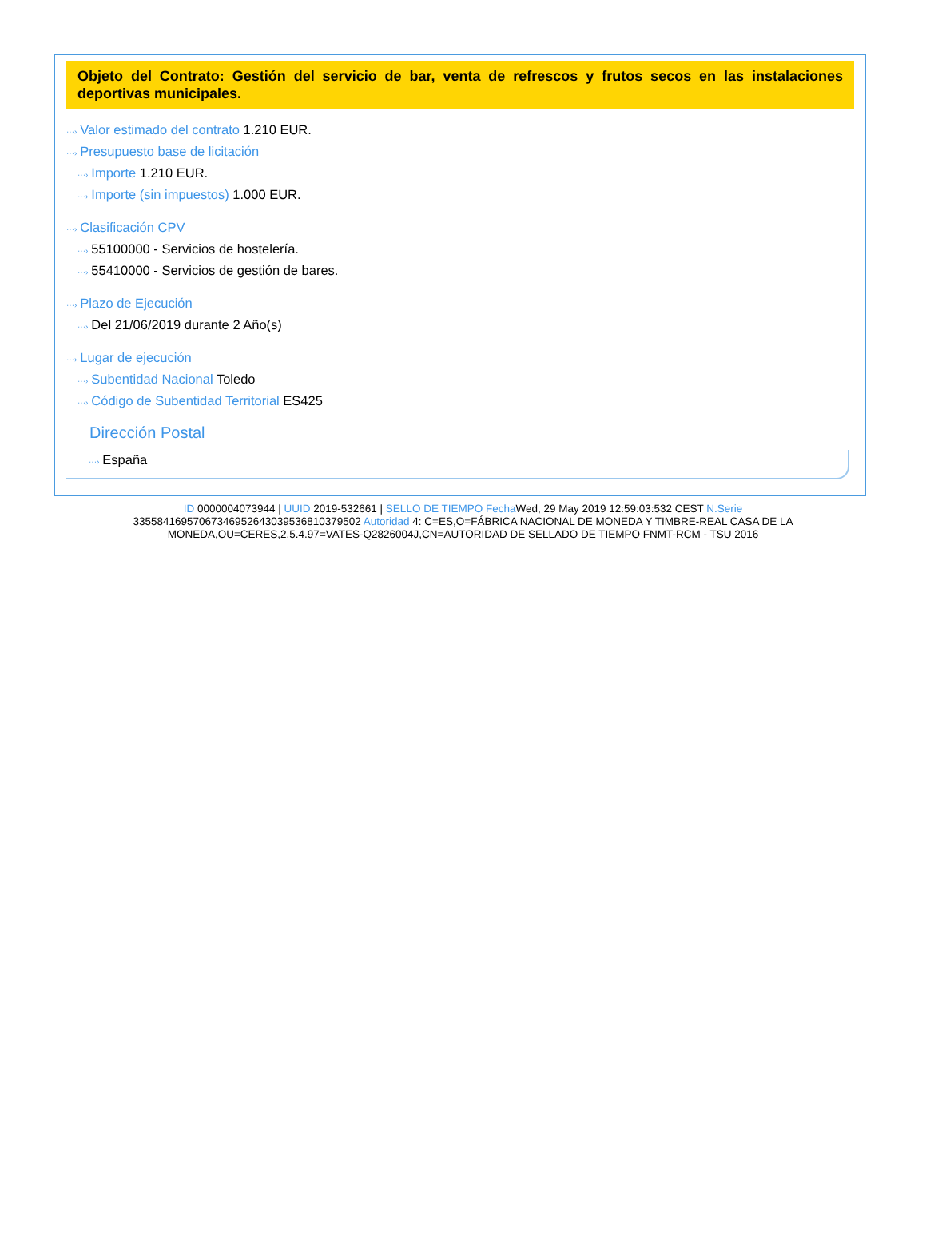Objeto del Contrato: Gestión del servicio de bar, venta de refrescos y frutos secos en las instalaciones deportivas municipales.
···› Valor estimado del contrato 1.210 EUR.
···› Presupuesto base de licitación
···› Importe 1.210 EUR.
···› Importe (sin impuestos) 1.000 EUR.
···› Clasificación CPV
···› 55100000 - Servicios de hostelería.
···› 55410000 - Servicios de gestión de bares.
···› Plazo de Ejecución
···› Del 21/06/2019 durante 2 Año(s)
···› Lugar de ejecución
···› Subentidad Nacional Toledo
···› Código de Subentidad Territorial ES425
Dirección Postal
···› España
ID 0000004073944 | UUID 2019-532661 | SELLO DE TIEMPO Fecha Wed, 29 May 2019 12:59:03:532 CEST N.Serie 335584169570673469526430395368103795​02 Autoridad 4: C=ES,O=FÁBRICA NACIONAL DE MONEDA Y TIMBRE-REAL CASA DE LA MONEDA,OU=CERES,2.5.4.97=VATES-Q2826004J,CN=AUTORIDAD DE SELLADO DE TIEMPO FNMT-RCM - TSU 2016